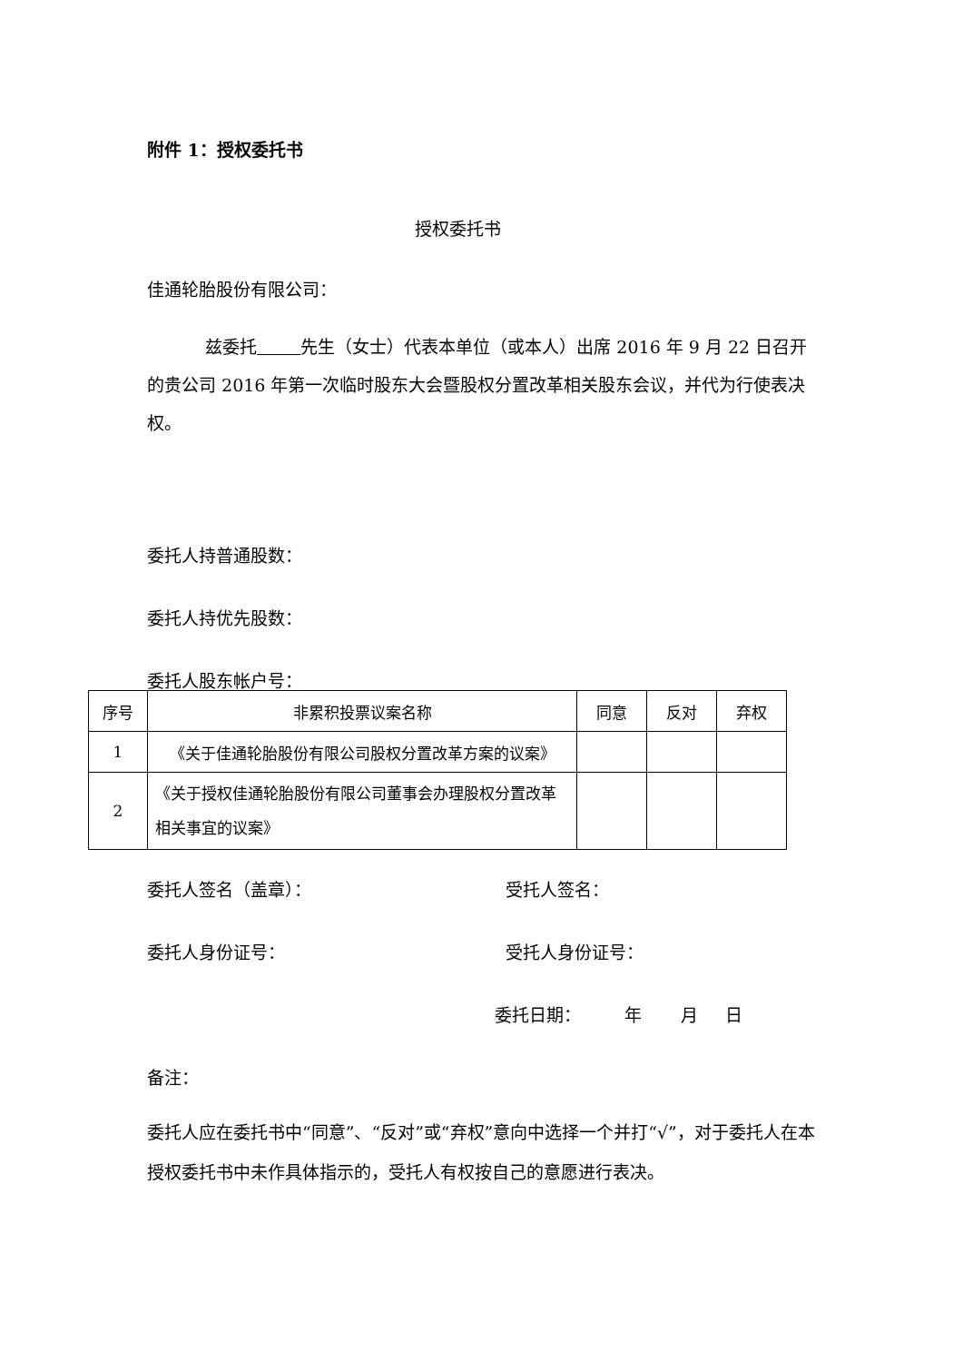附件 1：授权委托书
授权委托书
佳通轮胎股份有限公司：
兹委托 先生（女士）代表本单位（或本人）出席 2016 年 9 月 22 日召开的贵公司 2016 年第一次临时股东大会暨股权分置改革相关股东会议，并代为行使表决权。
委托人持普通股数：
委托人持优先股数：
委托人股东帐户号：
| 序号 | 非累积投票议案名称 | 同意 | 反对 | 弃权 |
| --- | --- | --- | --- | --- |
| 1 | 《关于佳通轮胎股份有限公司股权分置改革方案的议案》 | | | |
| 2 | 《关于授权佳通轮胎股份有限公司董事会办理股权分置改革相关事宜的议案》 | | | |
委托人签名（盖章）： 受托人签名：
委托人身份证号： 受托人身份证号：
委托日期： 年 月 日
备注：
委托人应在委托书中“同意”、“反对”或“弃权”意向中选择一个并打“√”，对于委托人在本授权委托书中未作具体指示的，受托人有权按自己的意愿进行表决。